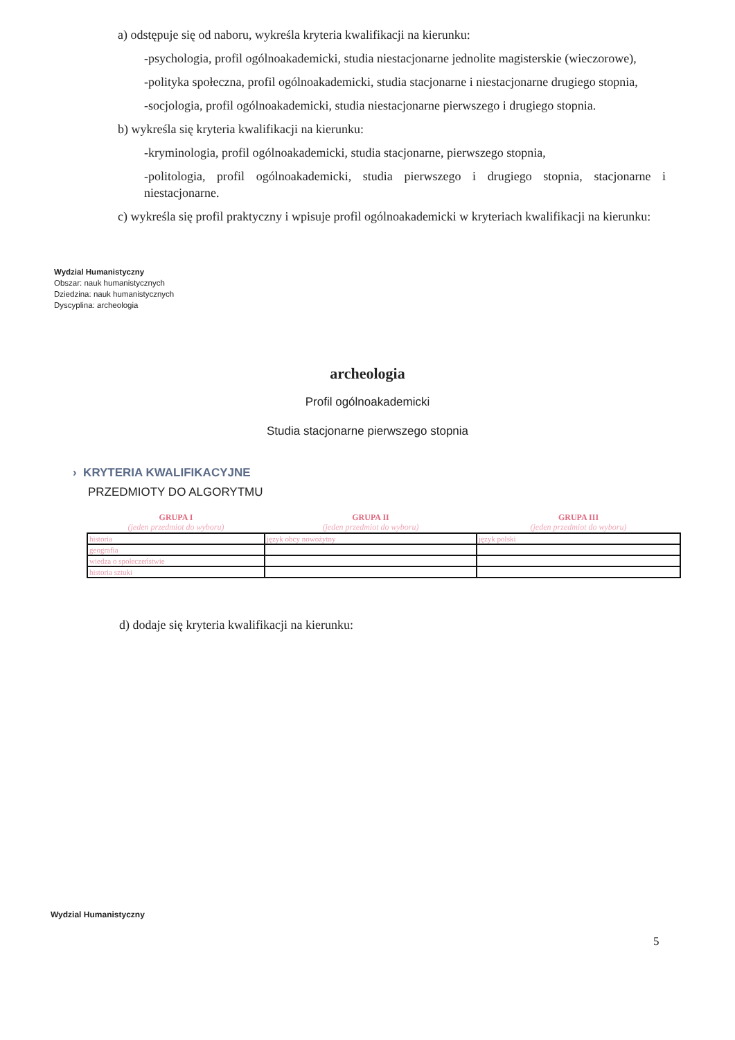a) odstępuje się od naboru, wykreśla kryteria kwalifikacji na kierunku:
-psychologia, profil ogólnoakademicki, studia niestacjonarne jednolite magisterskie (wieczorowe),
-polityka społeczna, profil ogólnoakademicki, studia stacjonarne i niestacjonarne drugiego stopnia,
-socjologia, profil ogólnoakademicki, studia niestacjonarne pierwszego i drugiego stopnia.
b) wykreśla się kryteria kwalifikacji na kierunku:
-kryminologia, profil ogólnoakademicki, studia stacjonarne, pierwszego stopnia,
-politologia, profil ogólnoakademicki, studia pierwszego i drugiego stopnia, stacjonarne i niestacjonarne.
c) wykreśla się profil praktyczny i wpisuje profil ogólnoakademicki w kryteriach kwalifikacji na kierunku:
Wydzial Humanistyczny
Obszar: nauk humanistycznych
Dziedzina: nauk humanistycznych
Dyscyplina: archeologia
archeologia
Profil ogólnoakademicki
Studia stacjonarne pierwszego stopnia
› KRYTERIA KWALIFIKACYJNE
PRZEDMIOTY DO ALGORYTMU
| GRUPA I (jeden przedmiot do wyboru) | GRUPA II (jeden przedmiot do wyboru) | GRUPA III (jeden przedmiot do wyboru) |
| --- | --- | --- |
| historia | język obcy nowożytny | język polski |
| geografia | | |
| wiedza o społeczeństwie | | |
| historia sztuki | | |
d) dodaje się kryteria kwalifikacji na kierunku:
Wydzial Humanistyczny
5